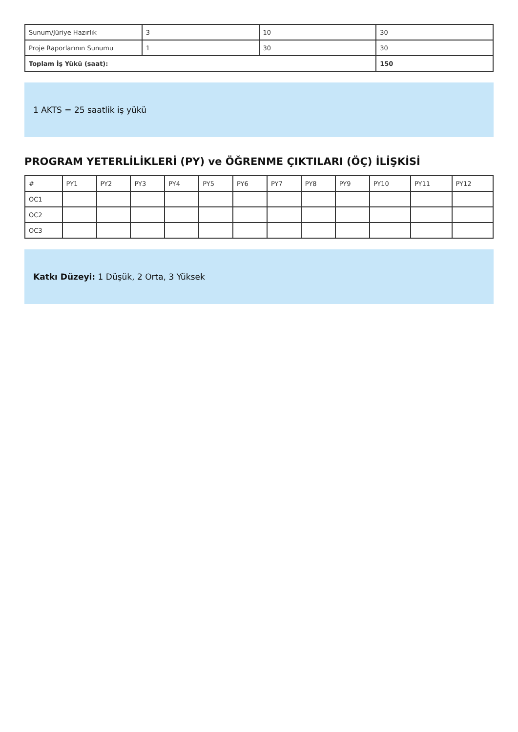| Sunum/Jüriye Hazırlık | 3 | 10 | 30 |
| Proje Raporlarının Sunumu | 1 | 30 | 30 |
| Toplam İş Yükü (saat): | | | 150 |
1 AKTS = 25 saatlik iş yükü
PROGRAM YETERLİLİKLERİ (PY) ve ÖĞRENME ÇIKTILARI (ÖÇ) İLİŞKİSİ
| # | PY1 | PY2 | PY3 | PY4 | PY5 | PY6 | PY7 | PY8 | PY9 | PY10 | PY11 | PY12 |
| --- | --- | --- | --- | --- | --- | --- | --- | --- | --- | --- | --- | --- |
| OC1 | | | | | | | | | | | | |
| OC2 | | | | | | | | | | | | |
| OC3 | | | | | | | | | | | | |
Katkı Düzeyi: 1 Düşük, 2 Orta, 3 Yüksek